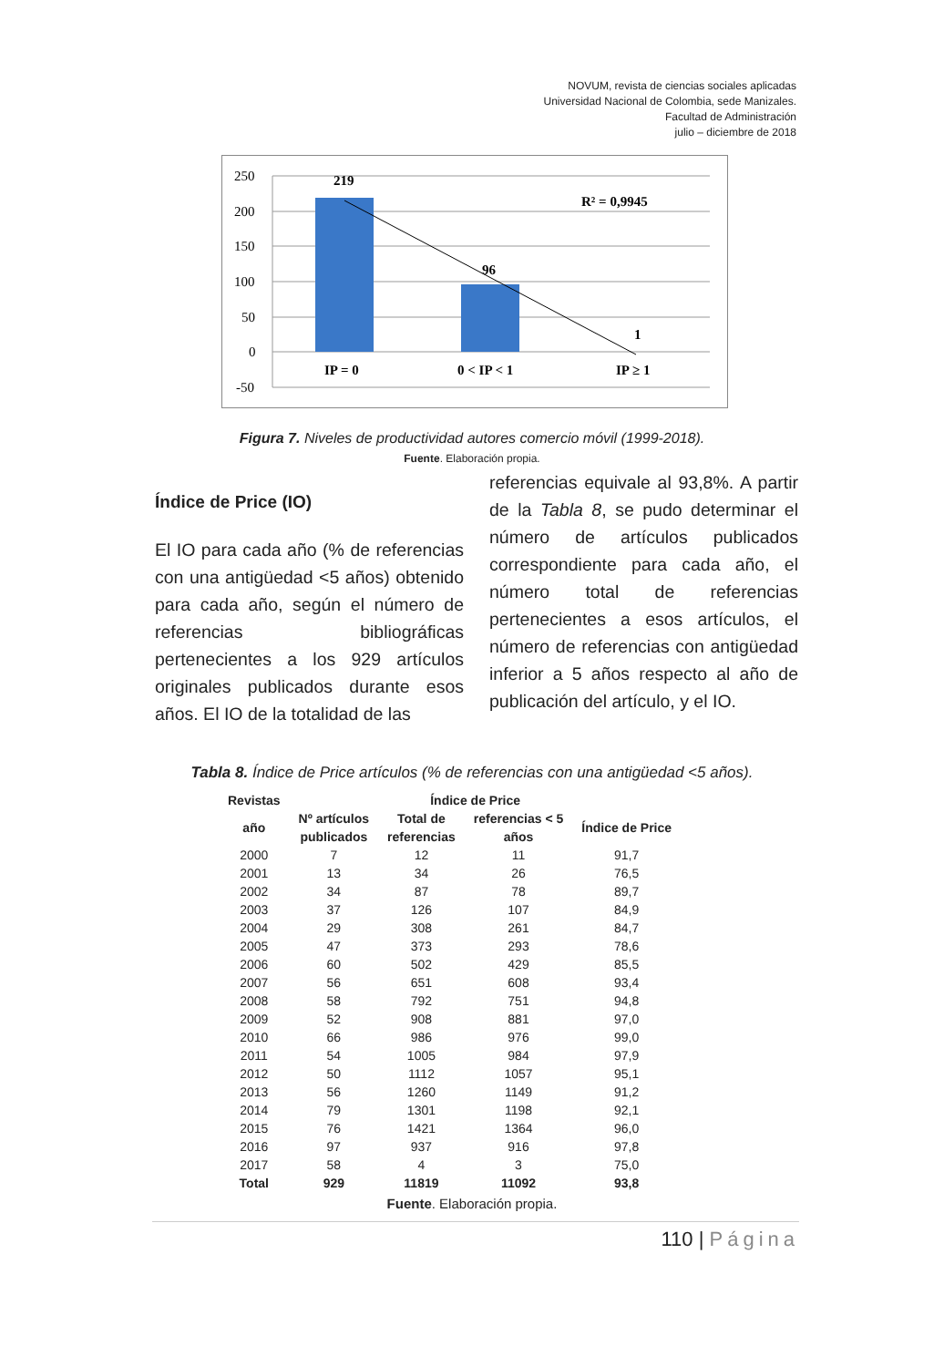NOVUM, revista de ciencias sociales aplicadas
Universidad Nacional de Colombia, sede Manizales.
Facultad de Administración
julio – diciembre de 2018
250
200
150
100
50
0
-50
219
96
1
R² = 0,9945
IP = 0
0 < IP < 1
IP ≥ 1
Figura 7. Niveles de productividad autores comercio móvil (1999-2018).
Fuente. Elaboración propia.
Índice de Price (IO)
El IO para cada año (% de referencias con una antigüedad <5 años) obtenido para cada año, según el número de referencias bibliográficas pertenecientes a los 929 artículos originales publicados durante esos años. El IO de la totalidad de las
referencias equivale al 93,8%. A partir de la Tabla 8, se pudo determinar el número de artículos publicados correspondiente para cada año, el número total de referencias pertenecientes a esos artículos, el número de referencias con antigüedad inferior a 5 años respecto al año de publicación del artículo, y el IO.
Tabla 8. Índice de Price artículos (% de referencias con una antigüedad <5 años).
| Revistas | | Índice de Price | | |
| --- | --- | --- | --- | --- |
| año | Nº artículos publicados | Total de referencias | referencias < 5 años | Índice de Price |
| 2000 | 7 | 12 | 11 | 91,7 |
| 2001 | 13 | 34 | 26 | 76,5 |
| 2002 | 34 | 87 | 78 | 89,7 |
| 2003 | 37 | 126 | 107 | 84,9 |
| 2004 | 29 | 308 | 261 | 84,7 |
| 2005 | 47 | 373 | 293 | 78,6 |
| 2006 | 60 | 502 | 429 | 85,5 |
| 2007 | 56 | 651 | 608 | 93,4 |
| 2008 | 58 | 792 | 751 | 94,8 |
| 2009 | 52 | 908 | 881 | 97,0 |
| 2010 | 66 | 986 | 976 | 99,0 |
| 2011 | 54 | 1005 | 984 | 97,9 |
| 2012 | 50 | 1112 | 1057 | 95,1 |
| 2013 | 56 | 1260 | 1149 | 91,2 |
| 2014 | 79 | 1301 | 1198 | 92,1 |
| 2015 | 76 | 1421 | 1364 | 96,0 |
| 2016 | 97 | 937 | 916 | 97,8 |
| 2017 | 58 | 4 | 3 | 75,0 |
| Total | 929 | 11819 | 11092 | 93,8 |
Fuente. Elaboración propia.
110 | Página